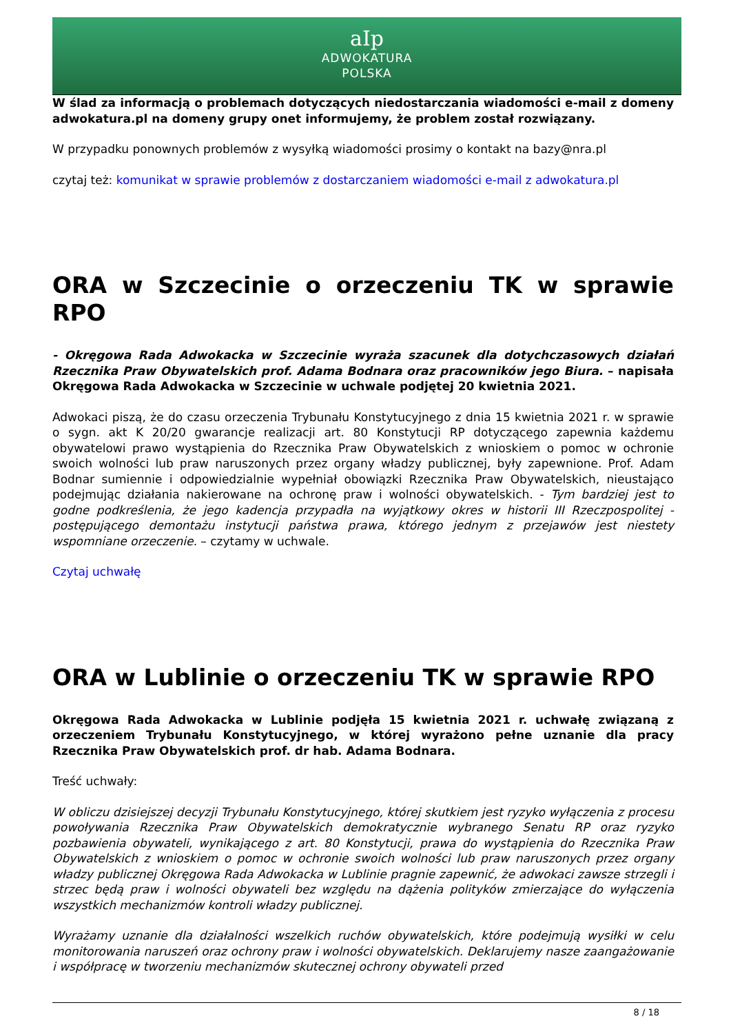aIp
ADWOKATURA
POLSKA
W ślad za informacją o problemach dotyczących niedostarczania wiadomości e-mail z domeny adwokatura.pl na domeny grupy onet informujemy, że problem został rozwiązany.
W przypadku ponownych problemów z wysyłką wiadomości prosimy o kontakt na bazy@nra.pl
czytaj też: komunikat w sprawie problemów z dostarczaniem wiadomości e-mail z adwokatura.pl
ORA w Szczecinie o orzeczeniu TK w sprawie RPO
- Okręgowa Rada Adwokacka w Szczecinie wyraża szacunek dla dotychczasowych działań Rzecznika Praw Obywatelskich prof. Adama Bodnara oraz pracowników jego Biura. – napisała Okręgowa Rada Adwokacka w Szczecinie w uchwale podjętej 20 kwietnia 2021.
Adwokaci piszą, że do czasu orzeczenia Trybunału Konstytucyjnego z dnia 15 kwietnia 2021 r. w sprawie o sygn. akt K 20/20 gwarancje realizacji art. 80 Konstytucji RP dotyczącego zapewnia każdemu obywatelowi prawo wystąpienia do Rzecznika Praw Obywatelskich z wnioskiem o pomoc w ochronie swoich wolności lub praw naruszonych przez organy władzy publicznej, były zapewnione. Prof. Adam Bodnar sumiennie i odpowiedzialnie wypełniał obowiązki Rzecznika Praw Obywatelskich, nieustająco podejmując działania nakierowane na ochronę praw i wolności obywatelskich. - Tym bardziej jest to godne podkreślenia, że jego kadencja przypadła na wyjątkowy okres w historii III Rzeczpospolitej - postępującego demontażu instytucji państwa prawa, którego jednym z przejawów jest niestety wspomniane orzeczenie. – czytamy w uchwale.
Czytaj uchwałę
ORA w Lublinie o orzeczeniu TK w sprawie RPO
Okręgowa Rada Adwokacka w Lublinie podjęła 15 kwietnia 2021 r. uchwałę związaną z orzeczeniem Trybunału Konstytucyjnego, w której wyrażono pełne uznanie dla pracy Rzecznika Praw Obywatelskich prof. dr hab. Adama Bodnara.
Treść uchwały:
W obliczu dzisiejszej decyzji Trybunału Konstytucyjnego, której skutkiem jest ryzyko wyłączenia z procesu powoływania Rzecznika Praw Obywatelskich demokratycznie wybranego Senatu RP oraz ryzyko pozbawienia obywateli, wynikającego z art. 80 Konstytucji, prawa do wystąpienia do Rzecznika Praw Obywatelskich z wnioskiem o pomoc w ochronie swoich wolności lub praw naruszonych przez organy władzy publicznej Okręgowa Rada Adwokacka w Lublinie pragnie zapewnić, że adwokaci zawsze strzegli i strzec będą praw i wolności obywateli bez względu na dążenia polityków zmierzające do wyłączenia wszystkich mechanizmów kontroli władzy publicznej.
Wyrażamy uznanie dla działalności wszelkich ruchów obywatelskich, które podejmują wysiłki w celu monitorowania naruszeń oraz ochrony praw i wolności obywatelskich. Deklarujemy nasze zaangażowanie i współpracę w tworzeniu mechanizmów skutecznej ochrony obywateli przed
8 / 18